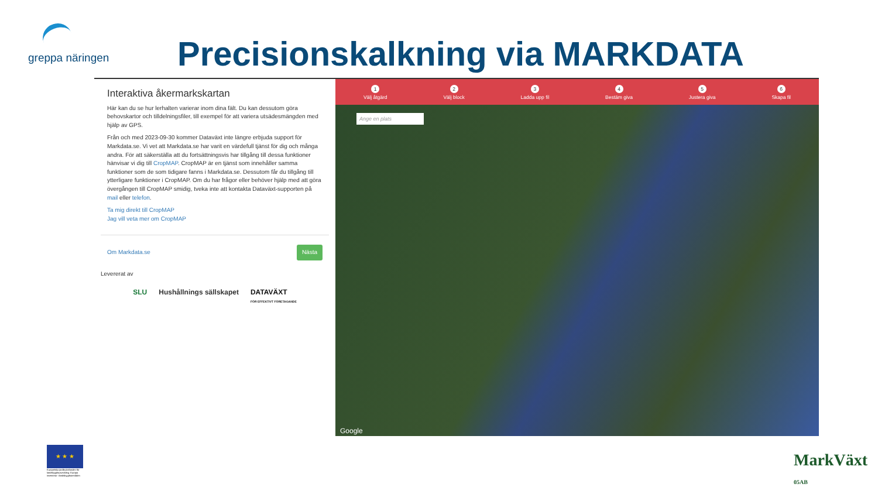greppa näringen
Precisionskalkning via MARKDATA
Interaktiva åkermarkskartan
Här kan du se hur lerhalten varierar inom dina fält. Du kan dessutom göra behovskartor och tilldelningsfiler, till exempel för att variera utsädesmängden med hjälp av GPS.
Från och med 2023-09-30 kommer Dataväxt inte längre erbjuda support för Markdata.se. Vi vet att Markdata.se har varit en värdefull tjänst för dig och många andra. För att säkerställa att du fortsättningsvis har tillgång till dessa funktioner hänvisar vi dig till CropMAP. CropMAP är en tjänst som innehåller samma funktioner som de som tidigare fanns i Markdata.se. Dessutom får du tillgång till ytterligare funktioner i CropMAP. Om du har frågor eller behöver hjälp med att göra övergången till CropMAP smidig, tveka inte att kontakta Dataväxt-supporten på mail eller telefon.
Ta mig direkt till CropMAP
Jag vill veta mer om CropMAP
Om Markdata.se Nästa
Levererat av
SLU Hushållnings sällskapet DATAVÄXT
FÖR EFFEKTIVT FÖRETAGANDE
1
Välj åtgärd 2
Välj block 3
Ladda upp fil 4
Bestäm giva 5
Justera giva 6
Skapa fil
Ange en plats
Google
★ ★ ★
Europeiska jordbruksfonden för landsbygdsutveckling: Europa investerar i landsbygdsområden
MarkVäxt
05AB